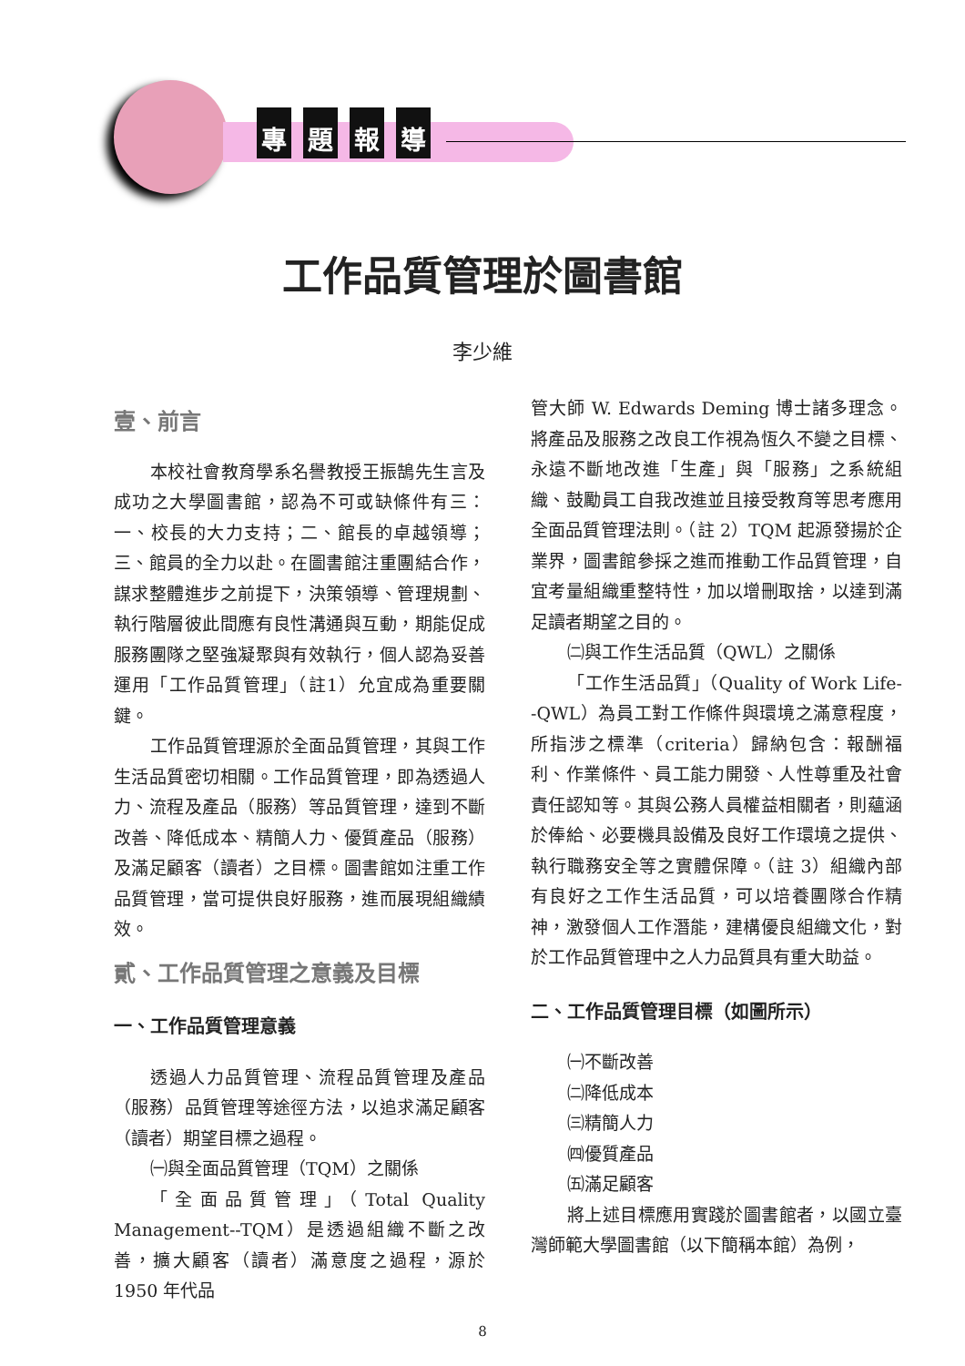專題報導
工作品質管理於圖書館
李少維
壹、前言
本校社會教育學系名譽教授王振鵠先生言及成功之大學圖書館，認為不可或缺條件有三：一、校長的大力支持；二、館長的卓越領導；三、館員的全力以赴。在圖書館注重團結合作，謀求整體進步之前提下，決策領導、管理規劃、執行階層彼此間應有良性溝通與互動，期能促成服務團隊之堅強凝聚與有效執行，個人認為妥善運用「工作品質管理」（註1）允宜成為重要關鍵。
工作品質管理源於全面品質管理，其與工作生活品質密切相關。工作品質管理，即為透過人力、流程及產品（服務）等品質管理，達到不斷改善、降低成本、精簡人力、優質產品（服務）及滿足顧客（讀者）之目標。圖書館如注重工作品質管理，當可提供良好服務，進而展現組織績效。
貳、工作品質管理之意義及目標
一、工作品質管理意義
透過人力品質管理、流程品質管理及產品（服務）品質管理等途徑方法，以追求滿足顧客（讀者）期望目標之過程。
㈠與全面品質管理（TQM）之關係
「全面品質管理」（Total Quality Management--TQM）是透過組織不斷之改善，擴大顧客（讀者）滿意度之過程，源於 1950 年代品
管大師 W. Edwards Deming 博士諸多理念。將產品及服務之改良工作視為恆久不變之目標、永遠不斷地改進「生產」與「服務」之系統組織、鼓勵員工自我改進並且接受教育等思考應用全面品質管理法則。（註 2）TQM 起源發揚於企業界，圖書館參採之進而推動工作品質管理，自宜考量組織重整特性，加以增刪取捨，以達到滿足讀者期望之目的。
㈡與工作生活品質（QWL）之關係
「工作生活品質」（Quality of Work Life--QWL）為員工對工作條件與環境之滿意程度，所指涉之標準（criteria）歸納包含：報酬福利、作業條件、員工能力開發、人性尊重及社會責任認知等。其與公務人員權益相關者，則蘊涵於俸給、必要機具設備及良好工作環境之提供、執行職務安全等之實體保障。（註 3）組織內部有良好之工作生活品質，可以培養團隊合作精神，激發個人工作潛能，建構優良組織文化，對於工作品質管理中之人力品質具有重大助益。
二、工作品質管理目標（如圖所示）
㈠不斷改善
㈡降低成本
㈢精簡人力
㈣優質產品
㈤滿足顧客
將上述目標應用實踐於圖書館者，以國立臺灣師範大學圖書館（以下簡稱本館）為例，
8